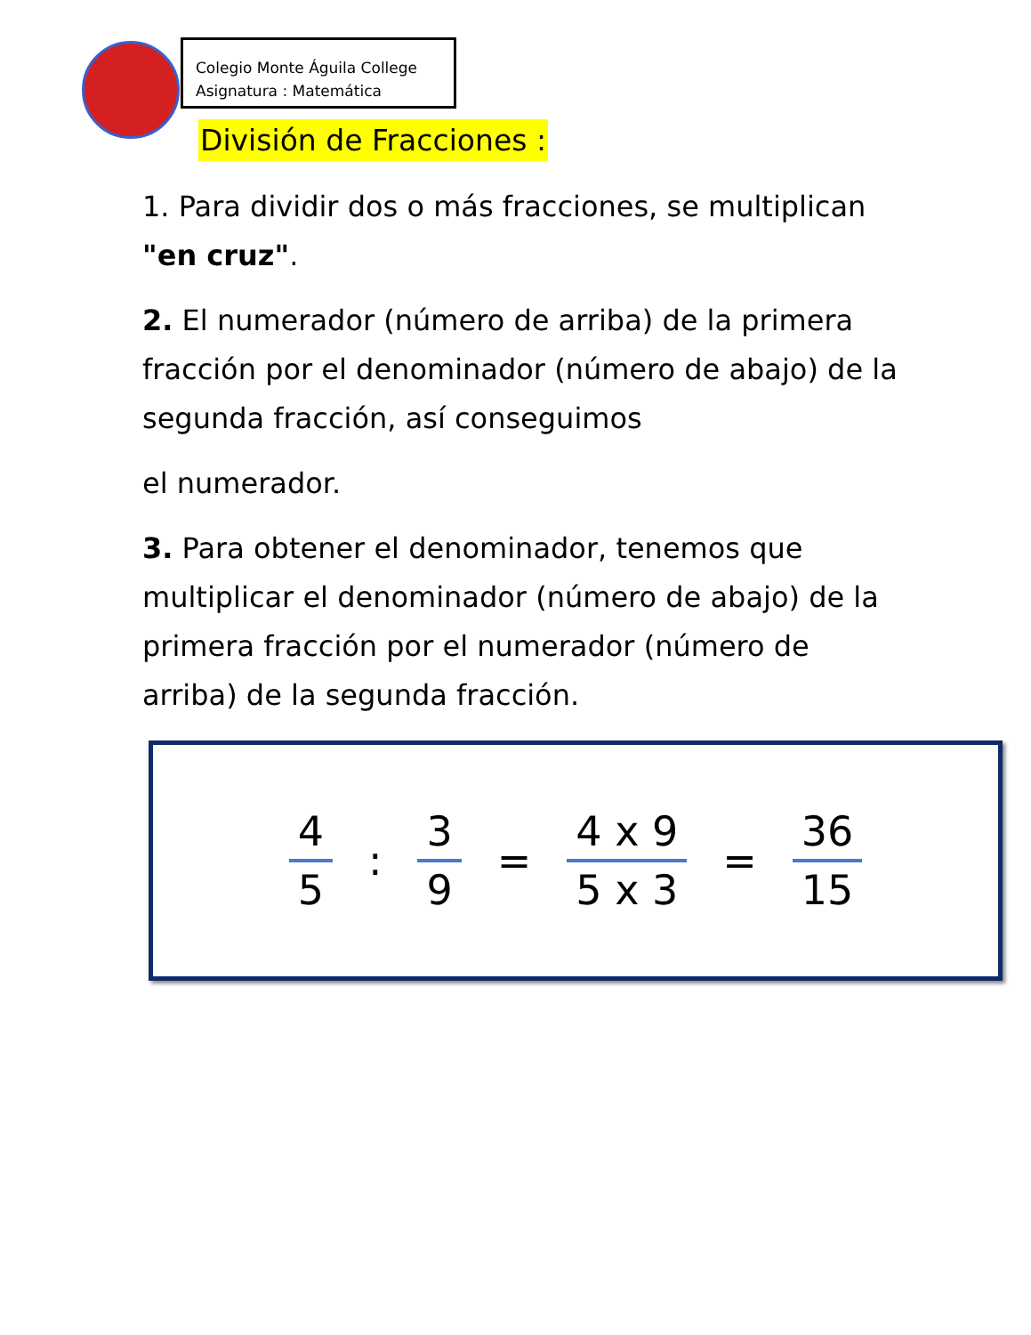Colegio Monte Águila College
Asignatura : Matemática
División de Fracciones :
1. Para dividir dos o más fracciones, se multiplican "en cruz".
2. El numerador (número de arriba) de la primera fracción por el denominador (número de abajo) de la segunda fracción, así conseguimos
el numerador.
3. Para obtener el denominador, tenemos que multiplicar el denominador (número de abajo) de la primera fracción por el numerador (número de arriba) de la segunda fracción.
4
5
:
3
9
=
4 x 9
5 x 3
=
36
15